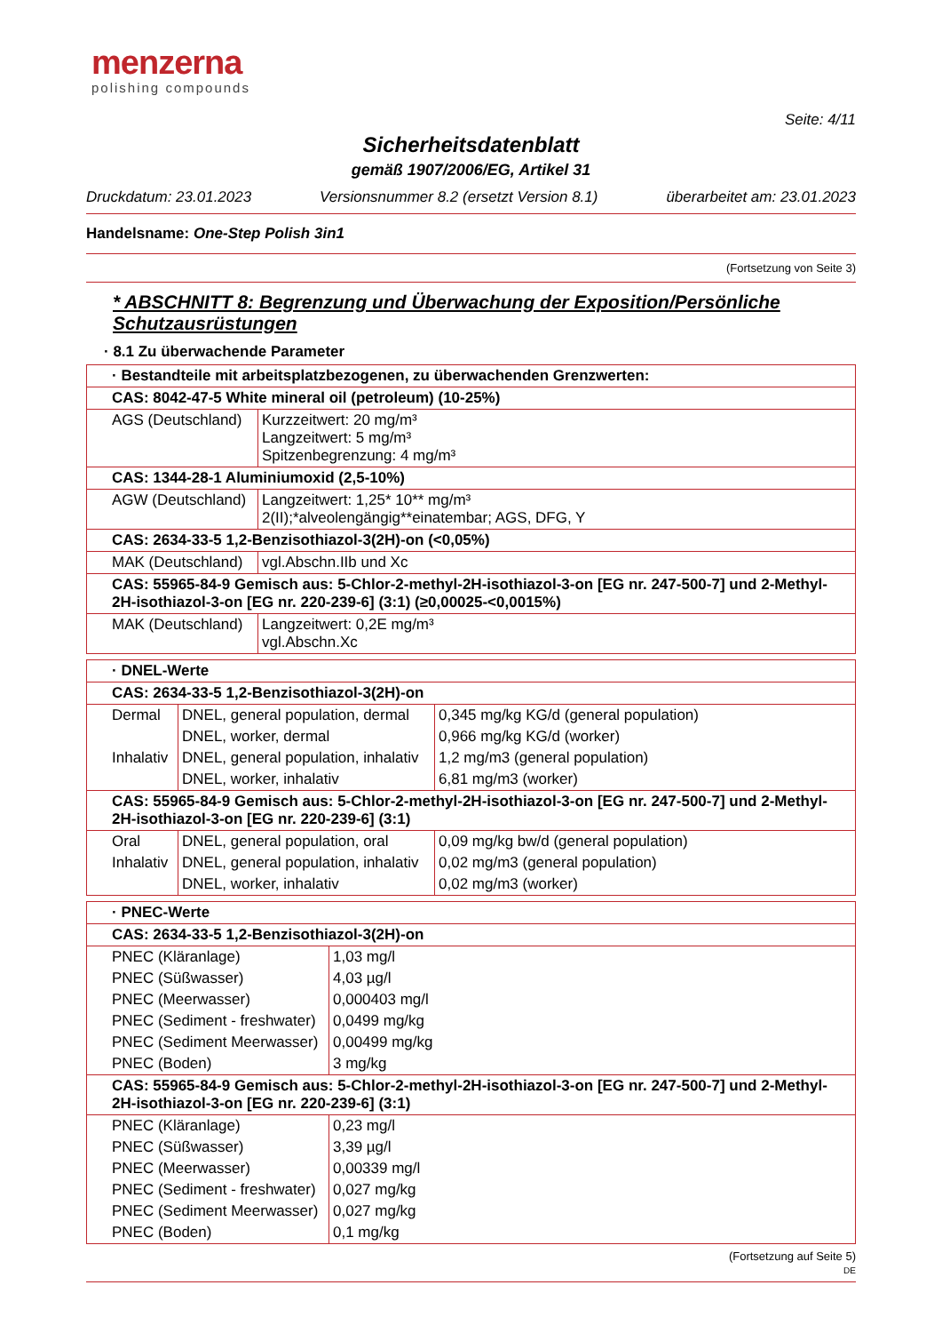menzerna
polishing compounds
Seite: 4/11
Sicherheitsdatenblatt
gemäß 1907/2006/EG, Artikel 31
Druckdatum: 23.01.2023 Versionsnummer 8.2 (ersetzt Version 8.1) überarbeitet am: 23.01.2023
Handelsname: One-Step Polish 3in1
(Fortsetzung von Seite 3)
* ABSCHNITT 8: Begrenzung und Überwachung der Exposition/Persönliche Schutzausrüstungen
· 8.1 Zu überwachende Parameter
| · Bestandteile mit arbeitsplatzbezogenen, zu überwachenden Grenzwerten: | |
| CAS: 8042-47-5 White mineral oil (petroleum) (10-25%) | |
| AGS (Deutschland) | Kurzzeitwert: 20 mg/m³ Langzeitwert: 5 mg/m³ Spitzenbegrenzung: 4 mg/m³ |
| CAS: 1344-28-1 Aluminiumoxid (2,5-10%) | |
| AGW (Deutschland) | Langzeitwert: 1,25* 10** mg/m³ 2(II);*alveolengängig**einatembar; AGS, DFG, Y |
| CAS: 2634-33-5 1,2-Benzisothiazol-3(2H)-on (<0,05%) | |
| MAK (Deutschland) | vgl.Abschn.IIb und Xc |
| CAS: 55965-84-9 Gemisch aus: 5-Chlor-2-methyl-2H-isothiazol-3-on [EG nr. 247-500-7] und 2-Methyl-2H-isothiazol-3-on [EG nr. 220-239-6] (3:1) (≥0,00025-<0,0015%) | |
| MAK (Deutschland) | Langzeitwert: 0,2E mg/m³ vgl.Abschn.Xc |
| · DNEL-Werte | | |
| CAS: 2634-33-5 1,2-Benzisothiazol-3(2H)-on | | |
| Dermal | DNEL, general population, dermal | 0,345 mg/kg KG/d (general population) |
| | DNEL, worker, dermal | 0,966 mg/kg KG/d (worker) |
| Inhalativ | DNEL, general population, inhalativ | 1,2 mg/m3 (general population) |
| | DNEL, worker, inhalativ | 6,81 mg/m3 (worker) |
| CAS: 55965-84-9 Gemisch aus: 5-Chlor-2-methyl-2H-isothiazol-3-on [EG nr. 247-500-7] und 2-Methyl-2H-isothiazol-3-on [EG nr. 220-239-6] (3:1) | | |
| Oral | DNEL, general population, oral | 0,09 mg/kg bw/d (general population) |
| Inhalativ | DNEL, general population, inhalativ | 0,02 mg/m3 (general population) |
| | DNEL, worker, inhalativ | 0,02 mg/m3 (worker) |
| · PNEC-Werte | |
| CAS: 2634-33-5 1,2-Benzisothiazol-3(2H)-on | |
| PNEC (Kläranlage) | 1,03 mg/l |
| PNEC (Süßwasser) | 4,03 µg/l |
| PNEC (Meerwasser) | 0,000403 mg/l |
| PNEC (Sediment - freshwater) | 0,0499 mg/kg |
| PNEC (Sediment Meerwasser) | 0,00499 mg/kg |
| PNEC (Boden) | 3 mg/kg |
| CAS: 55965-84-9 Gemisch aus: 5-Chlor-2-methyl-2H-isothiazol-3-on [EG nr. 247-500-7] und 2-Methyl-2H-isothiazol-3-on [EG nr. 220-239-6] (3:1) | |
| PNEC (Kläranlage) | 0,23 mg/l |
| PNEC (Süßwasser) | 3,39 µg/l |
| PNEC (Meerwasser) | 0,00339 mg/l |
| PNEC (Sediment - freshwater) | 0,027 mg/kg |
| PNEC (Sediment Meerwasser) | 0,027 mg/kg |
| PNEC (Boden) | 0,1 mg/kg |
(Fortsetzung auf Seite 5)
DE